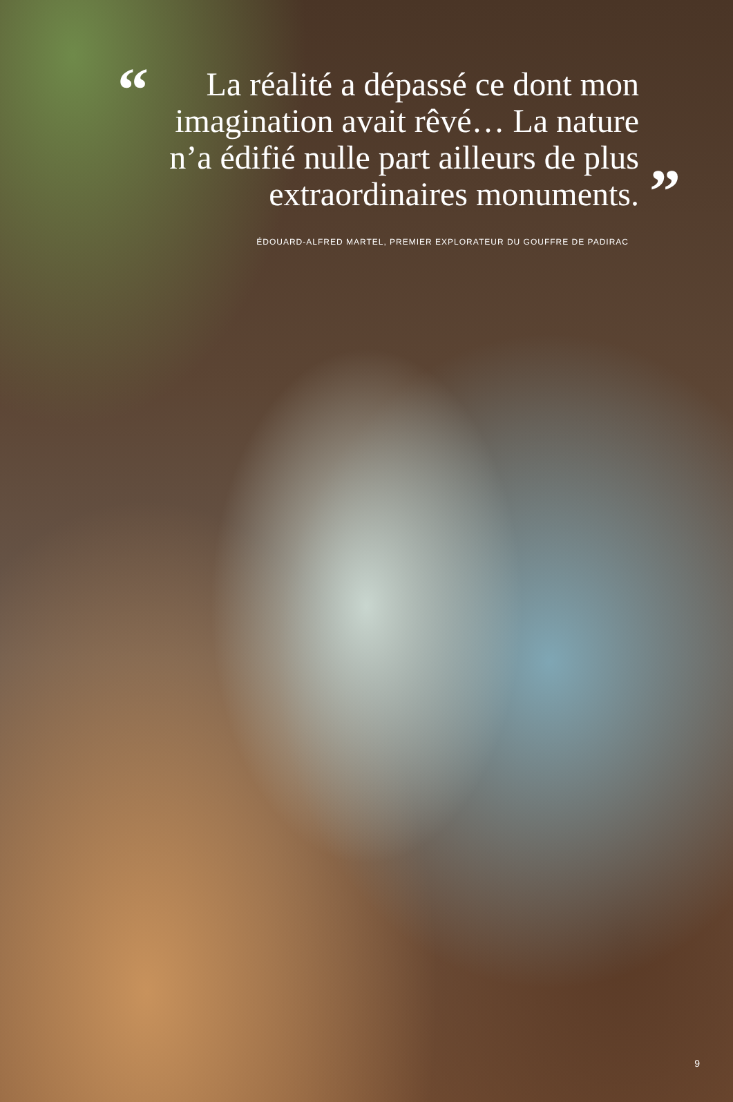“
La réalité a dépassé ce dont mon imagination avait rêvé… La nature n’a édifié nulle part ailleurs de plus extraordinaires monuments.
”
ÉDOUARD-ALFRED MARTEL, PREMIER EXPLORATEUR DU GOUFFRE DE PADIRAC
9